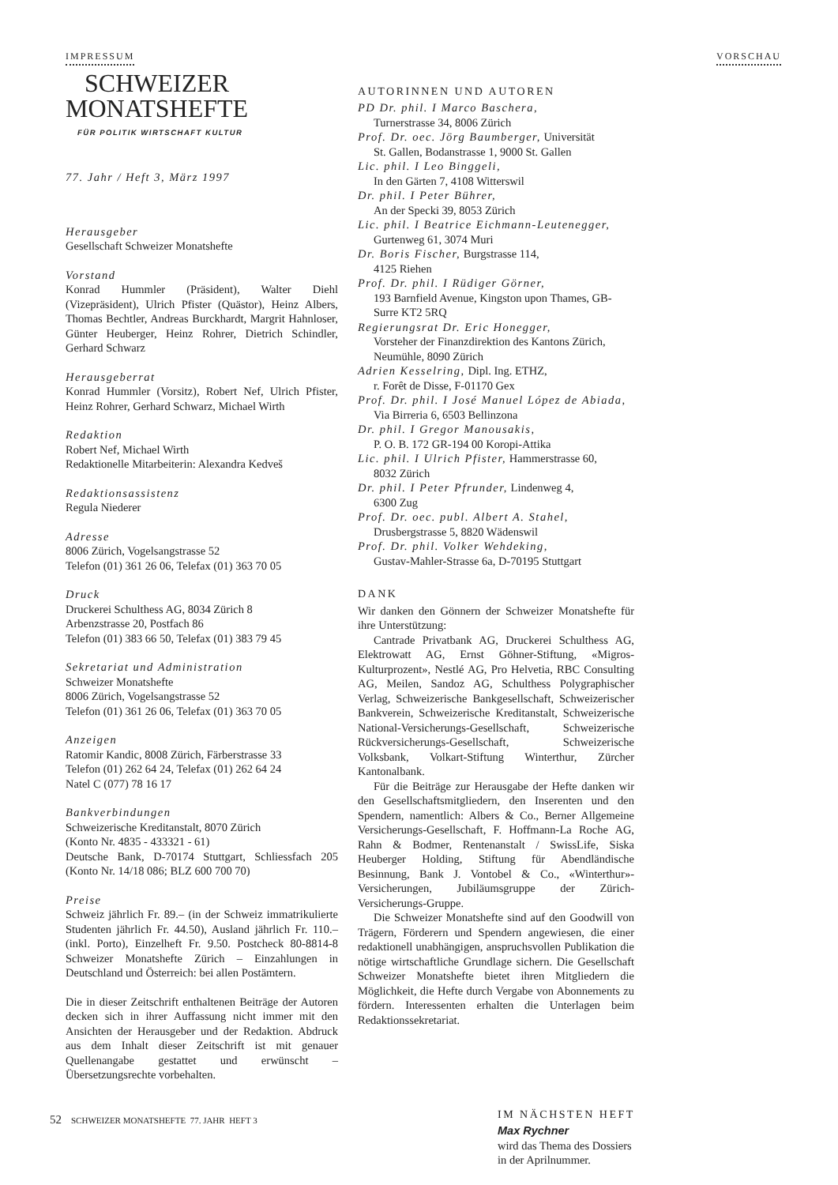IMPRESSUM VORSCHAU
SCHWEIZER
MONATSHEFTE
FÜR POLITIK WIRTSCHAFT KULTUR
77. Jahr / Heft 3, März 1997
Herausgeber
Gesellschaft Schweizer Monatshefte
Vorstand
Konrad Hummler (Präsident), Walter Diehl (Vizepräsident), Ulrich Pfister (Quästor), Heinz Albers, Thomas Bechtler, Andreas Burckhardt, Margrit Hahnloser, Günter Heuberger, Heinz Rohrer, Dietrich Schindler, Gerhard Schwarz
Herausgeberrat
Konrad Hummler (Vorsitz), Robert Nef, Ulrich Pfister, Heinz Rohrer, Gerhard Schwarz, Michael Wirth
Redaktion
Robert Nef, Michael Wirth
Redaktionelle Mitarbeiterin: Alexandra Kedveš
Redaktionsassistenz
Regula Niederer
Adresse
8006 Zürich, Vogelsangstrasse 52
Telefon (01) 361 26 06, Telefax (01) 363 70 05
Druck
Druckerei Schulthess AG, 8034 Zürich 8
Arbenzstrasse 20, Postfach 86
Telefon (01) 383 66 50, Telefax (01) 383 79 45
Sekretariat und Administration
Schweizer Monatshefte
8006 Zürich, Vogelsangstrasse 52
Telefon (01) 361 26 06, Telefax (01) 363 70 05
Anzeigen
Ratomir Kandic, 8008 Zürich, Färberstrasse 33
Telefon (01) 262 64 24, Telefax (01) 262 64 24
Natel C (077) 78 16 17
Bankverbindungen
Schweizerische Kreditanstalt, 8070 Zürich
(Konto Nr. 4835 - 433321 - 61)
Deutsche Bank, D-70174 Stuttgart, Schliessfach 205 (Konto Nr. 14/18 086; BLZ 600 700 70)
Preise
Schweiz jährlich Fr. 89.– (in der Schweiz immatrikulierte Studenten jährlich Fr. 44.50), Ausland jährlich Fr. 110.– (inkl. Porto), Einzelheft Fr. 9.50. Postcheck 80-8814-8 Schweizer Monatshefte Zürich – Einzahlungen in Deutschland und Österreich: bei allen Postämtern.
Die in dieser Zeitschrift enthaltenen Beiträge der Autoren decken sich in ihrer Auffassung nicht immer mit den Ansichten der Herausgeber und der Redaktion. Abdruck aus dem Inhalt dieser Zeitschrift ist mit genauer Quellenangabe gestattet und erwünscht – Übersetzungsrechte vorbehalten.
AUTORINNEN UND AUTOREN
PD Dr. phil. I Marco Baschera,
Turnerstrasse 34, 8006 Zürich
Prof. Dr. oec. Jörg Baumberger, Universität
St. Gallen, Bodanstrasse 1, 9000 St. Gallen
Lic. phil. I Leo Binggeli,
In den Gärten 7, 4108 Witterswil
Dr. phil. I Peter Bührer,
An der Specki 39, 8053 Zürich
Lic. phil. I Beatrice Eichmann-Leutenegger,
Gurtenweg 61, 3074 Muri
Dr. Boris Fischer, Burgstrasse 114,
4125 Riehen
Prof. Dr. phil. I Rüdiger Görner,
193 Barnfield Avenue, Kingston upon Thames, GB-Surre KT2 5RQ
Regierungsrat Dr. Eric Honegger,
Vorsteher der Finanzdirektion des Kantons Zürich, Neumühle, 8090 Zürich
Adrien Kesselring, Dipl. Ing. ETHZ,
r. Forêt de Disse, F-01170 Gex
Prof. Dr. phil. I José Manuel López de Abiada,
Via Birreria 6, 6503 Bellinzona
Dr. phil. I Gregor Manousakis,
P. O. B. 172 GR-194 00 Koropi-Attika
Lic. phil. I Ulrich Pfister, Hammerstrasse 60,
8032 Zürich
Dr. phil. I Peter Pfrunder, Lindenweg 4,
6300 Zug
Prof. Dr. oec. publ. Albert A. Stahel,
Drusbergstrasse 5, 8820 Wädenswil
Prof. Dr. phil. Volker Wehdeking,
Gustav-Mahler-Strasse 6a, D-70195 Stuttgart
DANK
Wir danken den Gönnern der Schweizer Monatshefte für ihre Unterstützung:
Cantrade Privatbank AG, Druckerei Schulthess AG, Elektrowatt AG, Ernst Göhner-Stiftung, «Migros-Kulturprozent», Nestlé AG, Pro Helvetia, RBC Consulting AG, Meilen, Sandoz AG, Schulthess Polygraphischer Verlag, Schweizerische Bankgesellschaft, Schweizerischer Bankverein, Schweizerische Kreditanstalt, Schweizerische National-Versicherungs-Gesellschaft, Schweizerische Rückversicherungs-Gesellschaft, Schweizerische Volksbank, Volkart-Stiftung Winterthur, Zürcher Kantonalbank.
Für die Beiträge zur Herausgabe der Hefte danken wir den Gesellschaftsmitgliedern, den Inserenten und den Spendern, namentlich: Albers & Co., Berner Allgemeine Versicherungs-Gesellschaft, F. Hoffmann-La Roche AG, Rahn & Bodmer, Rentenanstalt / SwissLife, Siska Heuberger Holding, Stiftung für Abendländische Besinnung, Bank J. Vontobel & Co., «Winterthur»-Versicherungen, Jubiläumsgruppe der Zürich-Versicherungs-Gruppe.
Die Schweizer Monatshefte sind auf den Goodwill von Trägern, Förderern und Spendern angewiesen, die einer redaktionell unabhängigen, anspruchsvollen Publikation die nötige wirtschaftliche Grundlage sichern. Die Gesellschaft Schweizer Monatshefte bietet ihren Mitgliedern die Möglichkeit, die Hefte durch Vergabe von Abonnements zu fördern. Interessenten erhalten die Unterlagen beim Redaktionssekretariat.
IM NÄCHSTEN HEFT
Max Rychner
wird das Thema des Dossiers
in der Aprilnummer.
52 SCHWEIZER MONATSHEFTE 77. JAHR HEFT 3